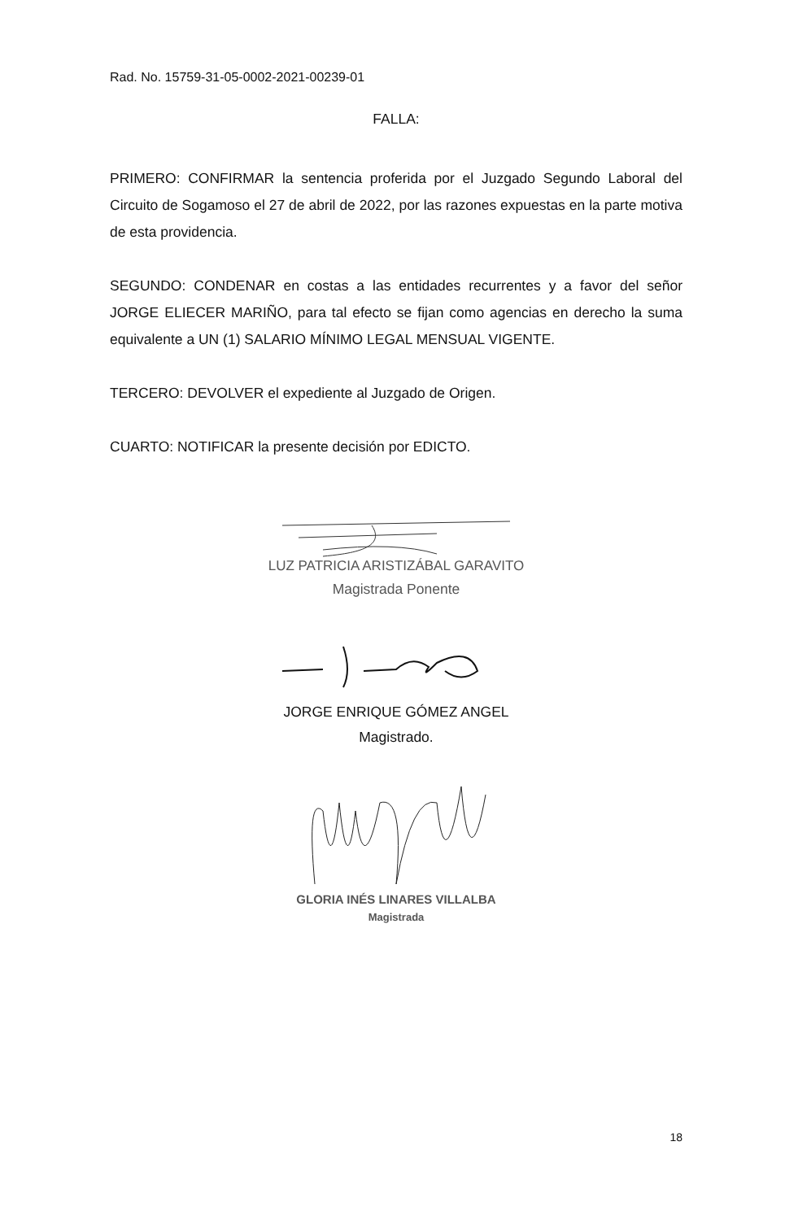Rad. No. 15759-31-05-0002-2021-00239-01
FALLA:
PRIMERO: CONFIRMAR la sentencia proferida por el Juzgado Segundo Laboral del Circuito de Sogamoso el 27 de abril de 2022, por las razones expuestas en la parte motiva de esta providencia.
SEGUNDO: CONDENAR en costas a las entidades recurrentes y a favor del señor JORGE ELIECER MARIÑO, para tal efecto se fijan como agencias en derecho la suma equivalente a UN (1) SALARIO MÍNIMO LEGAL MENSUAL VIGENTE.
TERCERO: DEVOLVER el expediente al Juzgado de Origen.
CUARTO: NOTIFICAR la presente decisión por EDICTO.
LUZ PATRICIA ARISTIZÁBAL GARAVITO
Magistrada Ponente
JORGE ENRIQUE GÓMEZ ANGEL
Magistrado.
GLORIA INÉS LINARES VILLALBA
Magistrada
18